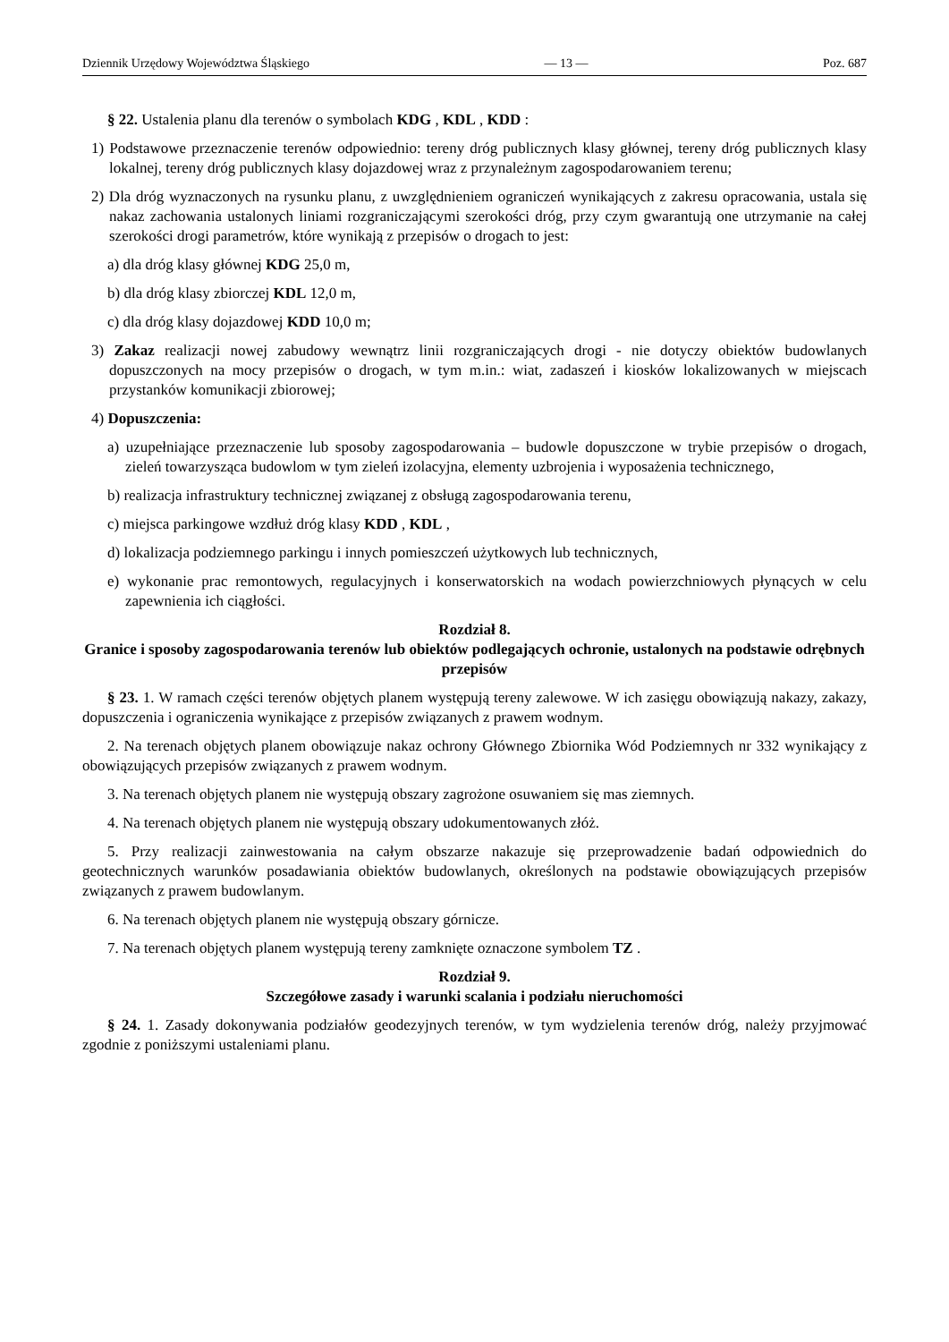Dziennik Urzędowy Województwa Śląskiego — 13 — Poz. 687
§ 22. Ustalenia planu dla terenów o symbolach KDG , KDL , KDD :
1) Podstawowe przeznaczenie terenów odpowiednio: tereny dróg publicznych klasy głównej, tereny dróg publicznych klasy lokalnej, tereny dróg publicznych klasy dojazdowej wraz z przynależnym zagospodarowaniem terenu;
2) Dla dróg wyznaczonych na rysunku planu, z uwzględnieniem ograniczeń wynikających z zakresu opracowania, ustala się nakaz zachowania ustalonych liniami rozgraniczającymi szerokości dróg, przy czym gwarantują one utrzymanie na całej szerokości drogi parametrów, które wynikają z przepisów o drogach to jest:
a) dla dróg klasy głównej KDG 25,0 m,
b) dla dróg klasy zbiorczej KDL 12,0 m,
c) dla dróg klasy dojazdowej KDD 10,0 m;
3) Zakaz realizacji nowej zabudowy wewnątrz linii rozgraniczających drogi - nie dotyczy obiektów budowlanych dopuszczonych na mocy przepisów o drogach, w tym m.in.: wiat, zadaszeń i kiosków lokalizowanych w miejscach przystanków komunikacji zbiorowej;
4) Dopuszczenia:
a) uzupełniające przeznaczenie lub sposoby zagospodarowania – budowle dopuszczone w trybie przepisów o drogach, zieleń towarzysząca budowlom w tym zieleń izolacyjna, elementy uzbrojenia i wyposażenia technicznego,
b) realizacja infrastruktury technicznej związanej z obsługą zagospodarowania terenu,
c) miejsca parkingowe wzdłuż dróg klasy KDD , KDL ,
d) lokalizacja podziemnego parkingu i innych pomieszczeń użytkowych lub technicznych,
e) wykonanie prac remontowych, regulacyjnych i konserwatorskich na wodach powierzchniowych płynących w celu zapewnienia ich ciągłości.
Rozdział 8.
Granice i sposoby zagospodarowania terenów lub obiektów podlegających ochronie, ustalonych na podstawie odrębnych przepisów
§ 23. 1. W ramach części terenów objętych planem występują tereny zalewowe. W ich zasięgu obowiązują nakazy, zakazy, dopuszczenia i ograniczenia wynikające z przepisów związanych z prawem wodnym.
2. Na terenach objętych planem obowiązuje nakaz ochrony Głównego Zbiornika Wód Podziemnych nr 332 wynikający z obowiązujących przepisów związanych z prawem wodnym.
3. Na terenach objętych planem nie występują obszary zagrożone osuwaniem się mas ziemnych.
4. Na terenach objętych planem nie występują obszary udokumentowanych złóż.
5. Przy realizacji zainwestowania na całym obszarze nakazuje się przeprowadzenie badań odpowiednich do geotechnicznych warunków posadawiania obiektów budowlanych, określonych na podstawie obowiązujących przepisów związanych z prawem budowlanym.
6. Na terenach objętych planem nie występują obszary górnicze.
7. Na terenach objętych planem występują tereny zamknięte oznaczone symbolem TZ .
Rozdział 9.
Szczegółowe zasady i warunki scalania i podziału nieruchomości
§ 24. 1. Zasady dokonywania podziałów geodezyjnych terenów, w tym wydzielenia terenów dróg, należy przyjmować zgodnie z poniższymi ustaleniami planu.